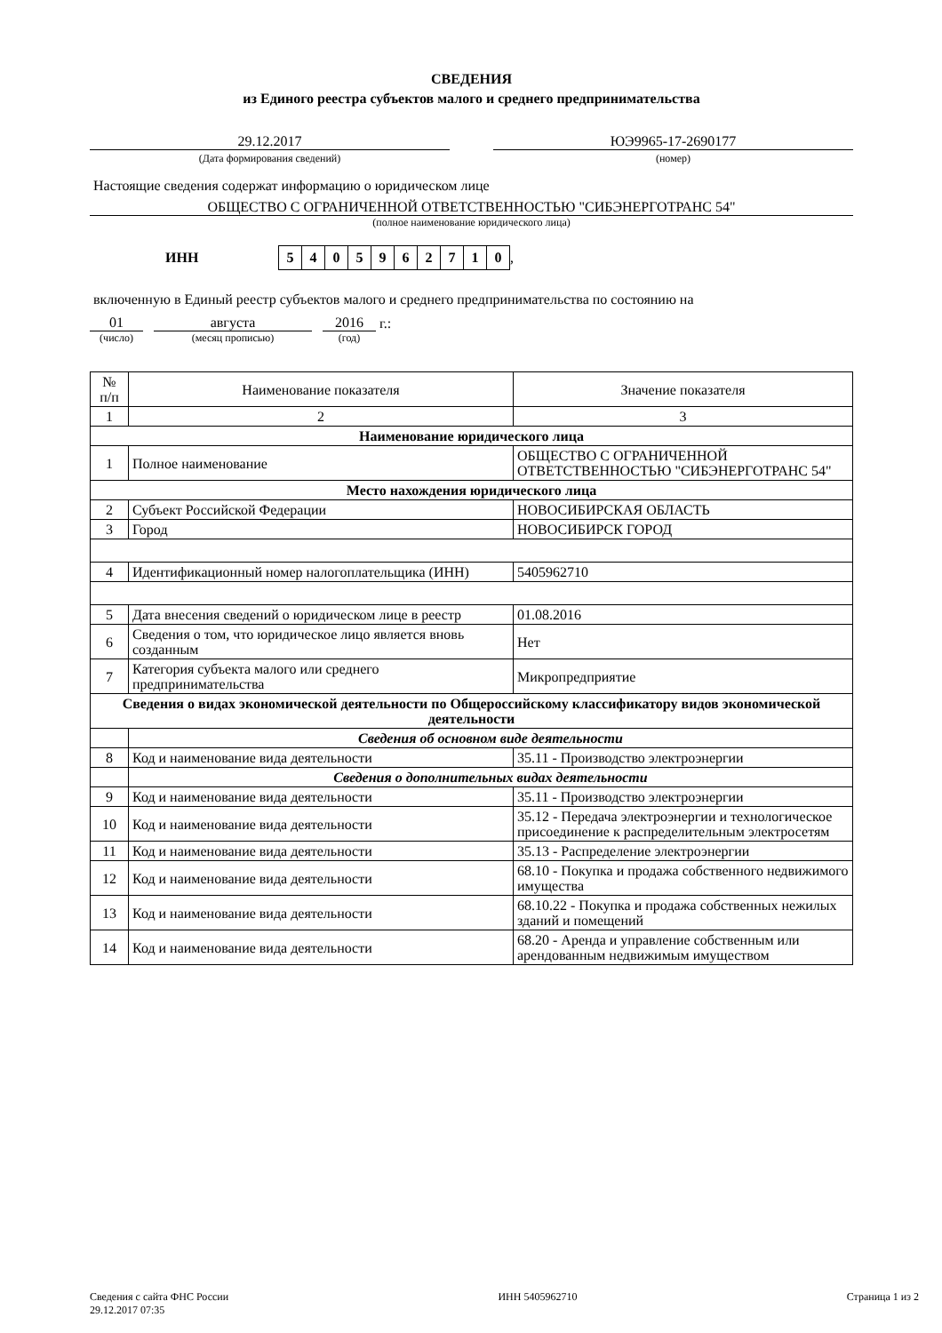СВЕДЕНИЯ
из Единого реестра субъектов малого и среднего предпринимательства
29.12.2017 ЮЭ9965-17-2690177
(Дата формирования сведений) (номер)
Настоящие сведения содержат информацию о юридическом лице
ОБЩЕСТВО С ОГРАНИЧЕННОЙ ОТВЕТСТВЕННОСТЬЮ "СИБЭНЕРГОТРАНС 54"
(полное наименование юридического лица)
ИНН 5405962710,
включенную в Единый реестр субъектов малого и среднего предпринимательства по состоянию на
01
августа
2016
г.:
(число) (месяц прописью) (год)
| № п/п | Наименование показателя | Значение показателя |
| --- | --- | --- |
| 1 | 2 | 3 |
| Наименование юридического лица | | |
| 1 | Полное наименование | ОБЩЕСТВО С ОГРАНИЧЕННОЙ ОТВЕТСТВЕННОСТЬЮ "СИБЭНЕРГОТРАНС 54" |
| Место нахождения юридического лица | | |
| 2 | Субъект Российской Федерации | НОВОСИБИРСКАЯ ОБЛАСТЬ |
| 3 | Город | НОВОСИБИРСК ГОРОД |
| 4 | Идентификационный номер налогоплательщика (ИНН) | 5405962710 |
| 5 | Дата внесения сведений о юридическом лице в реестр | 01.08.2016 |
| 6 | Сведения о том, что юридическое лицо является вновь созданным | Нет |
| 7 | Категория субъекта малого или среднего предпринимательства | Микропредприятие |
| Сведения о видах экономической деятельности по Общероссийскому классификатору видов экономической деятельности | | |
| | Сведения об основном виде деятельности | |
| 8 | Код и наименование вида деятельности | 35.11 - Производство электроэнергии |
| | Сведения о дополнительных видах деятельности | |
| 9 | Код и наименование вида деятельности | 35.11 - Производство электроэнергии |
| 10 | Код и наименование вида деятельности | 35.12 - Передача электроэнергии и технологическое присоединение к распределительным электросетям |
| 11 | Код и наименование вида деятельности | 35.13 - Распределение электроэнергии |
| 12 | Код и наименование вида деятельности | 68.10 - Покупка и продажа собственного недвижимого имущества |
| 13 | Код и наименование вида деятельности | 68.10.22 - Покупка и продажа собственных нежилых зданий и помещений |
| 14 | Код и наименование вида деятельности | 68.20 - Аренда и управление собственным или арендованным недвижимым имуществом |
Сведения с сайта ФНС России
29.12.2017 07:35
ИНН 5405962710 Страница 1 из 2